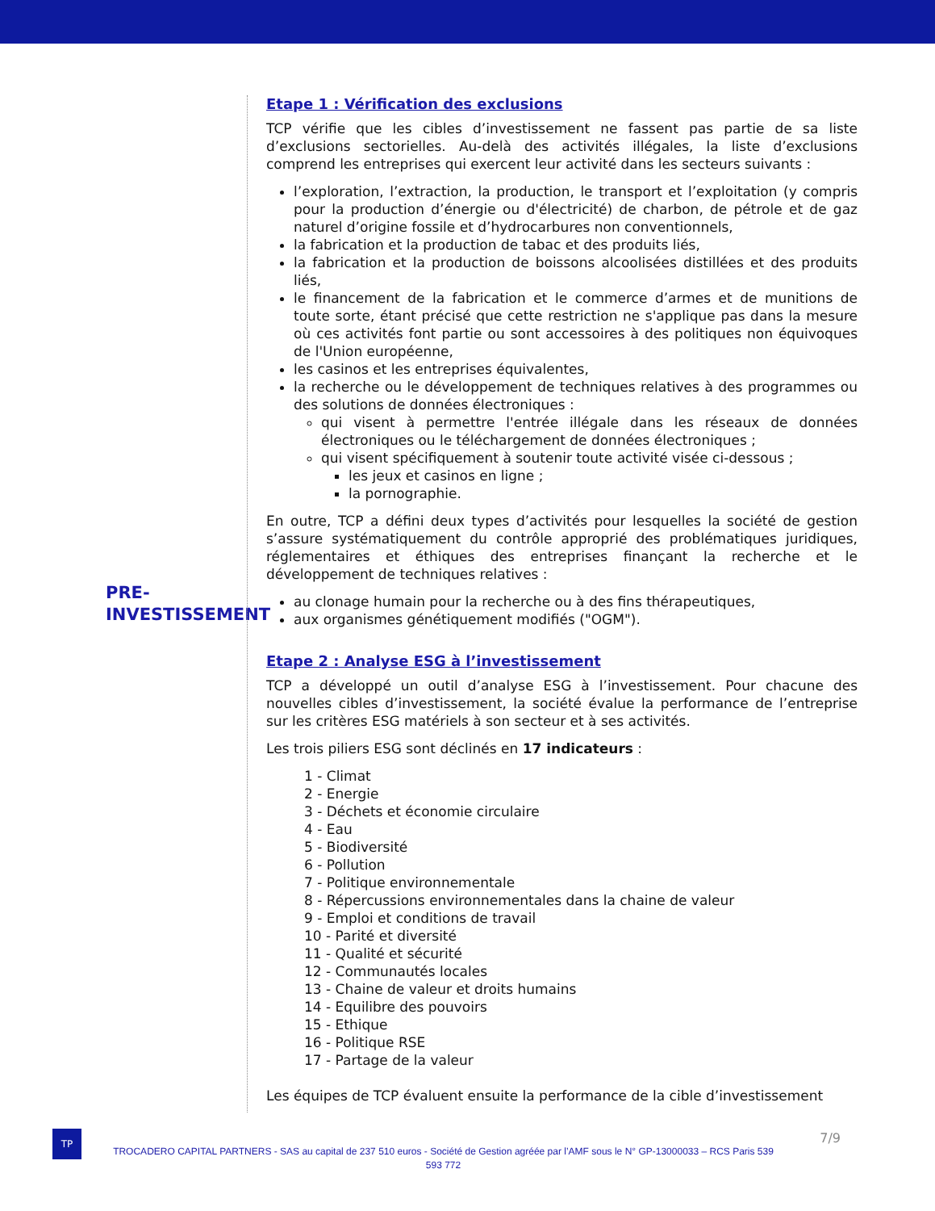PRE-
INVESTISSEMENT
Etape 1 : Vérification des exclusions
TCP vérifie que les cibles d’investissement ne fassent pas partie de sa liste d’exclusions sectorielles. Au-delà des activités illégales, la liste d’exclusions comprend les entreprises qui exercent leur activité dans les secteurs suivants :
l’exploration, l’extraction, la production, le transport et l’exploitation (y compris pour la production d’énergie ou d'électricité) de charbon, de pétrole et de gaz naturel d’origine fossile et d’hydrocarbures non conventionnels,
la fabrication et la production de tabac et des produits liés,
la fabrication et la production de boissons alcoolisées distillées et des produits liés,
le financement de la fabrication et le commerce d’armes et de munitions de toute sorte, étant précisé que cette restriction ne s'applique pas dans la mesure où ces activités font partie ou sont accessoires à des politiques non équivoques de l'Union européenne,
les casinos et les entreprises équivalentes,
la recherche ou le développement de techniques relatives à des programmes ou des solutions de données électroniques :
qui visent à permettre l'entrée illégale dans les réseaux de données électroniques ou le téléchargement de données électroniques ;
qui visent spécifiquement à soutenir toute activité visée ci-dessous ;
les jeux et casinos en ligne ;
la pornographie.
En outre, TCP a défini deux types d’activités pour lesquelles la société de gestion s’assure systématiquement du contrôle approprié des problématiques juridiques, réglementaires et éthiques des entreprises finançant la recherche et le développement de techniques relatives :
au clonage humain pour la recherche ou à des fins thérapeutiques,
aux organismes génétiquement modifiés ("OGM").
Etape 2 : Analyse ESG à l’investissement
TCP a développé un outil d’analyse ESG à l’investissement. Pour chacune des nouvelles cibles d’investissement, la société évalue la performance de l’entreprise sur les critères ESG matériels à son secteur et à ses activités.
Les trois piliers ESG sont déclinés en 17 indicateurs :
1 - Climat
2 - Energie
3 - Déchets et économie circulaire
4 - Eau
5 - Biodiversité
6 - Pollution
7 - Politique environnementale
8 - Répercussions environnementales dans la chaine de valeur
9 - Emploi et conditions de travail
10 - Parité et diversité
11 - Qualité et sécurité
12 - Communautés locales
13 - Chaine de valeur et droits humains
14 - Equilibre des pouvoirs
15 - Ethique
16 - Politique RSE
17 - Partage de la valeur
Les équipes de TCP évaluent ensuite la performance de la cible d’investissement
TP 7/9
TROCADERO CAPITAL PARTNERS - SAS au capital de 237 510 euros - Société de Gestion agréée par l’AMF sous le N° GP-13000033 – RCS Paris 539 593 772